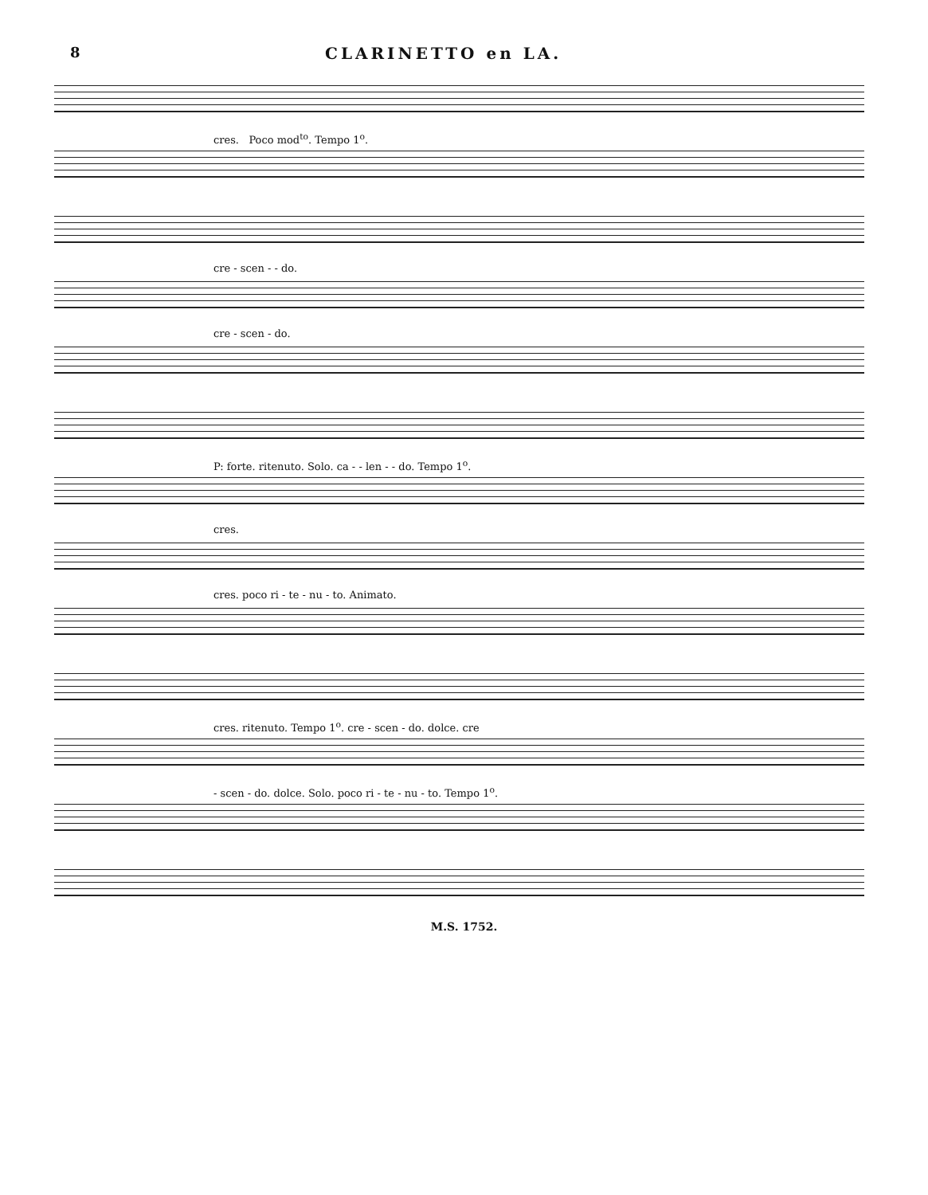8 CLARINETTO en LA.
cres. Poco mod<sup>to</sup>. Tempo 1<sup>o</sup>.
cre - scen - - do.
cre - scen - do.
P: forte. ritenuto. Solo. ca - - len - - do. Tempo 1<sup>o</sup>.
cres.
cres. poco ri - te - nu - to. Animato.
cres. ritenuto. Tempo 1<sup>o</sup>. cre - scen - do. dolce. cre
- scen - do. dolce. Solo. poco ri - te - nu - to. Tempo 1<sup>o</sup>.
M.S. 1752.